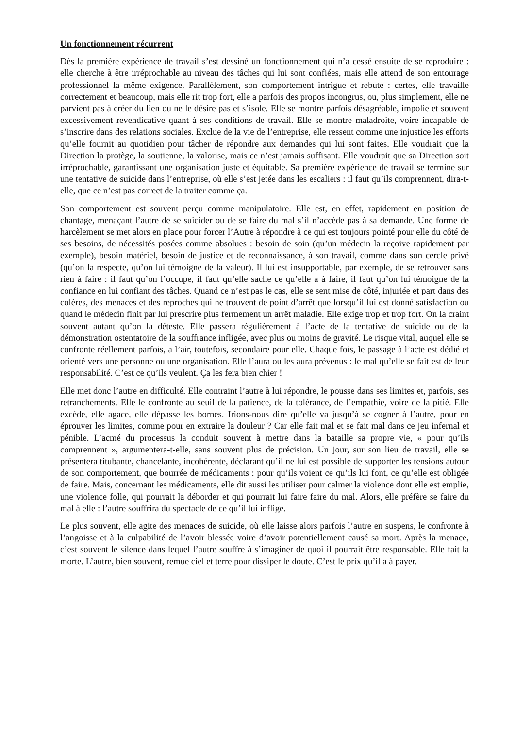Un fonctionnement récurrent
Dès la première expérience de travail s’est dessiné un fonctionnement qui n’a cessé ensuite de se reproduire : elle cherche à être irréprochable au niveau des tâches qui lui sont confiées, mais elle attend de son entourage professionnel la même exigence. Parallèlement, son comportement intrigue et rebute : certes, elle travaille correctement et beaucoup, mais elle rit trop fort, elle a parfois des propos incongrus, ou, plus simplement, elle ne parvient pas à créer du lien ou ne le désire pas et s’isole. Elle se montre parfois désagréable, impolie et souvent excessivement revendicative quant à ses conditions de travail. Elle se montre maladroite, voire incapable de s’inscrire dans des relations sociales. Exclue de la vie de l’entreprise, elle ressent comme une injustice les efforts qu’elle fournit au quotidien pour tâcher de répondre aux demandes qui lui sont faites. Elle voudrait que la Direction la protège, la soutienne, la valorise, mais ce n’est jamais suffisant. Elle voudrait que sa Direction soit irréprochable, garantissant une organisation juste et équitable. Sa première expérience de travail se termine sur une tentative de suicide dans l’entreprise, où elle s’est jetée dans les escaliers : il faut qu’ils comprennent, dira-t-elle, que ce n’est pas correct de la traiter comme ça.
Son comportement est souvent perçu comme manipulatoire. Elle est, en effet, rapidement en position de chantage, menaçant l’autre de se suicider ou de se faire du mal s’il n’accède pas à sa demande. Une forme de harcèlement se met alors en place pour forcer l’Autre à répondre à ce qui est toujours pointé pour elle du côté de ses besoins, de nécessités posées comme absolues : besoin de soin (qu’un médecin la reçoive rapidement par exemple), besoin matériel, besoin de justice et de reconnaissance, à son travail, comme dans son cercle privé (qu’on la respecte, qu’on lui témoigne de la valeur). Il lui est insupportable, par exemple, de se retrouver sans rien à faire : il faut qu’on l’occupe, il faut qu’elle sache ce qu’elle a à faire, il faut qu’on lui témoigne de la confiance en lui confiant des tâches. Quand ce n’est pas le cas, elle se sent mise de côté, injuriée et part dans des colères, des menaces et des reproches qui ne trouvent de point d’arrêt que lorsqu’il lui est donné satisfaction ou quand le médecin finit par lui prescrire plus fermement un arrêt maladie. Elle exige trop et trop fort. On la craint souvent autant qu’on la déteste. Elle passera régulièrement à l’acte de la tentative de suicide ou de la démonstration ostentatoire de la souffrance infligée, avec plus ou moins de gravité. Le risque vital, auquel elle se confronte réellement parfois, a l’air, toutefois, secondaire pour elle. Chaque fois, le passage à l’acte est dédié et orienté vers une personne ou une organisation. Elle l’aura ou les aura prévenus : le mal qu’elle se fait est de leur responsabilité. C’est ce qu’ils veulent. Ça les fera bien chier !
Elle met donc l’autre en difficulté. Elle contraint l’autre à lui répondre, le pousse dans ses limites et, parfois, ses retranchements. Elle le confronte au seuil de la patience, de la tolérance, de l’empathie, voire de la pitié. Elle excède, elle agace, elle dépasse les bornes. Irions-nous dire qu’elle va jusqu’à se cogner à l’autre, pour en éprouver les limites, comme pour en extraire la douleur ? Car elle fait mal et se fait mal dans ce jeu infernal et pénible. L’acmé du processus la conduit souvent à mettre dans la bataille sa propre vie, « pour qu’ils comprennent », argumentera-t-elle, sans souvent plus de précision. Un jour, sur son lieu de travail, elle se présentera titubante, chancelante, incohérente, déclarant qu’il ne lui est possible de supporter les tensions autour de son comportement, que bourrée de médicaments : pour qu’ils voient ce qu’ils lui font, ce qu’elle est obligée de faire. Mais, concernant les médicaments, elle dit aussi les utiliser pour calmer la violence dont elle est emplie, une violence folle, qui pourrait la déborder et qui pourrait lui faire faire du mal. Alors, elle préfère se faire du mal à elle : l’autre souffrira du spectacle de ce qu’il lui inflige.
Le plus souvent, elle agite des menaces de suicide, où elle laisse alors parfois l’autre en suspens, le confronte à l’angoisse et à la culpabilité de l’avoir blessée voire d’avoir potentiellement causé sa mort. Après la menace, c’est souvent le silence dans lequel l’autre souffre à s’imaginer de quoi il pourrait être responsable. Elle fait la morte. L’autre, bien souvent, remue ciel et terre pour dissiper le doute. C’est le prix qu’il a à payer.